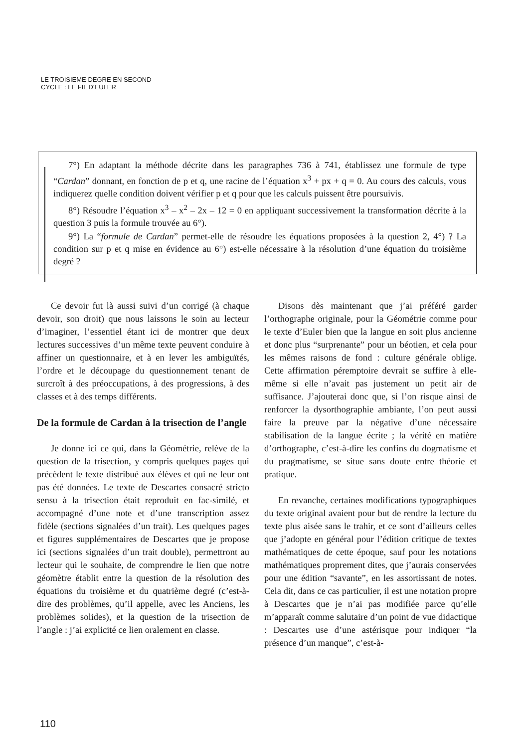LE TROISIEME DEGRE EN SECOND
CYCLE : LE FIL D'EULER
7°) En adaptant la méthode décrite dans les paragraphes 736 à 741, établissez une formule de type “Cardan” donnant, en fonction de p et q, une racine de l’équation x<sup>3</sup> + px + q = 0. Au cours des calculs, vous indiquerez quelle condition doivent vérifier p et q pour que les calculs puissent être poursuivis.
8°) Résoudre l’équation x<sup>3</sup> – x<sup>2</sup> – 2x – 12 = 0 en appliquant successivement la transformation décrite à la question 3 puis la formule trouvée au 6°).
9°) La “formule de Cardan” permet-elle de résoudre les équations proposées à la question 2, 4°) ? La condition sur p et q mise en évidence au 6°) est-elle nécessaire à la résolution d’une équation du troisième degré ?
Ce devoir fut là aussi suivi d’un corrigé (à chaque devoir, son droit) que nous laissons le soin au lecteur d’imaginer, l’essentiel étant ici de montrer que deux lectures successives d’un même texte peuvent conduire à affiner un questionnaire, et à en lever les ambiguïtés, l’ordre et le découpage du questionnement tenant de surcroît à des préoccupations, à des progressions, à des classes et à des temps différents.
De la formule de Cardan à la trisection de l’angle
Je donne ici ce qui, dans la Géométrie, relève de la question de la trisection, y compris quelques pages qui précèdent le texte distribué aux élèves et qui ne leur ont pas été données. Le texte de Descartes consacré stricto sensu à la trisection était reproduit en fac-similé, et accompagné d’une note et d’une transcription assez fidèle (sections signalées d’un trait). Les quelques pages et figures supplémentaires de Descartes que je propose ici (sections signalées d’un trait double), permettront au lecteur qui le souhaite, de comprendre le lien que notre géomètre établit entre la question de la résolution des équations du troisième et du quatrième degré (c’est-à-dire des problèmes, qu’il appelle, avec les Anciens, les problèmes solides), et la question de la trisection de l’angle : j’ai explicité ce lien oralement en classe.
Disons dès maintenant que j’ai préféré garder l’orthographe originale, pour la Géométrie comme pour le texte d’Euler bien que la langue en soit plus ancienne et donc plus “surprenante” pour un béotien, et cela pour les mêmes raisons de fond : culture générale oblige. Cette affirmation péremptoire devrait se suffire à elle-même si elle n’avait pas justement un petit air de suffisance. J’ajouterai donc que, si l’on risque ainsi de renforcer la dysorthographie ambiante, l’on peut aussi faire la preuve par la négative d’une nécessaire stabilisation de la langue écrite ; la vérité en matière d’orthographe, c’est-à-dire les confins du dogmatisme et du pragmatisme, se situe sans doute entre théorie et pratique.
En revanche, certaines modifications typographiques du texte original avaient pour but de rendre la lecture du texte plus aisée sans le trahir, et ce sont d’ailleurs celles que j’adopte en général pour l’édition critique de textes mathématiques de cette époque, sauf pour les notations mathématiques proprement dites, que j’aurais conservées pour une édition “savante”, en les assortissant de notes. Cela dit, dans ce cas particulier, il est une notation propre à Descartes que je n’ai pas modifiée parce qu’elle m’apparaît comme salutaire d’un point de vue didactique : Descartes use d’une astérisque pour indiquer “la présence d’un manque”, c’est-à-
110